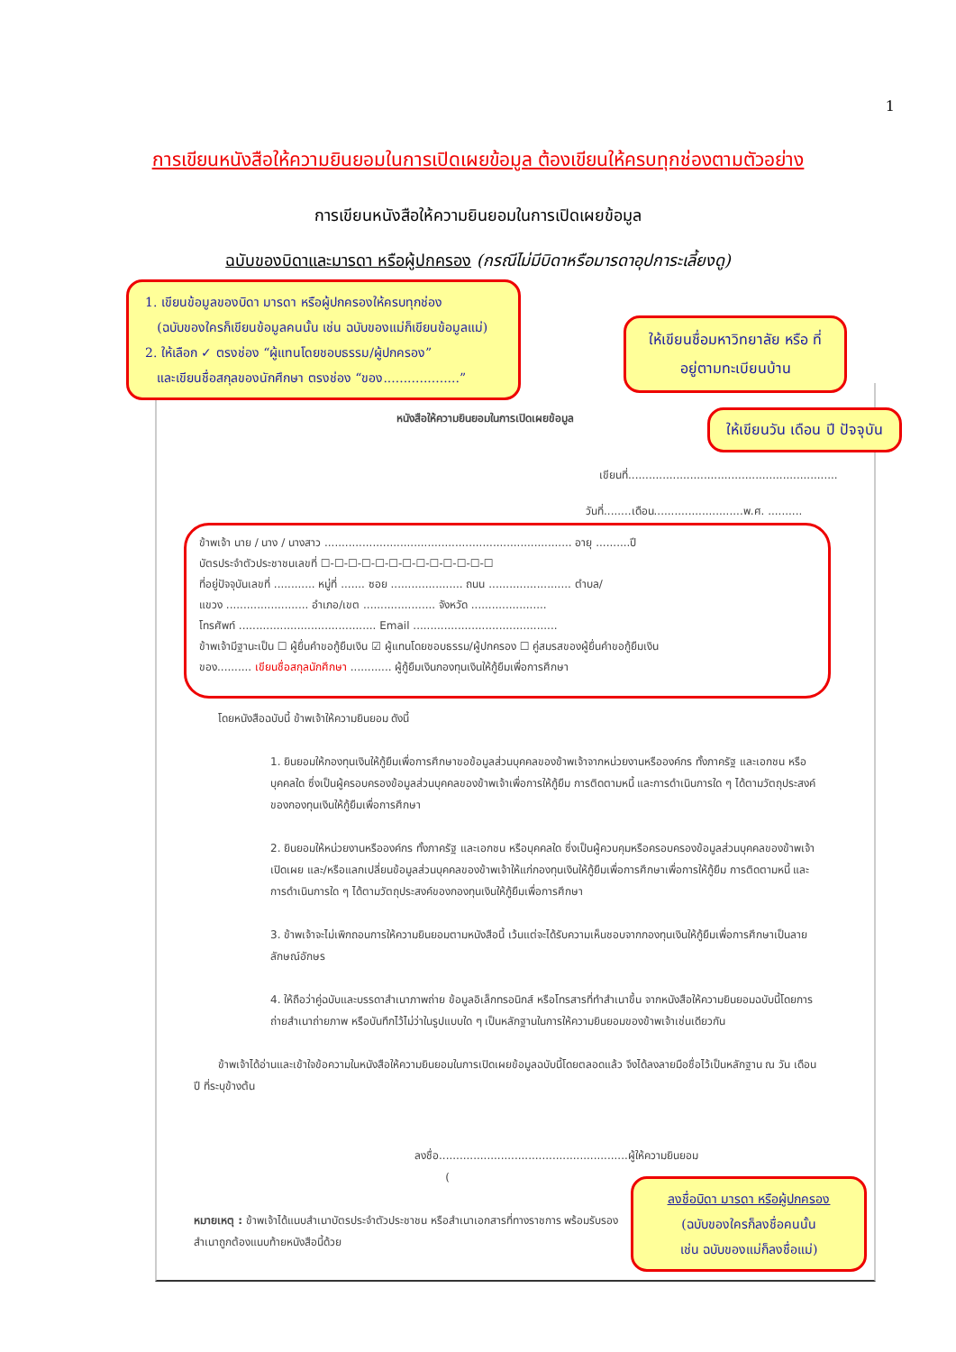1
การเขียนหนังสือให้ความยินยอมในการเปิดเผยข้อมูล ต้องเขียนให้ครบทุกช่องตามตัวอย่าง
การเขียนหนังสือให้ความยินยอมในการเปิดเผยข้อมูล
ฉบับของบิดาและมารดา หรือผู้ปกครอง (กรณีไม่มีบิดาหรือมารดาอุปการะเลี้ยงดู)
1. เขียนข้อมูลของบิดา มารดา หรือผู้ปกครองให้ครบทุกช่อง
(ฉบับของใครก็เขียนข้อมูลคนนั้น เช่น ฉบับของแม่ก็เขียนข้อมูลแม่)
2. ให้เลือก ✓ ตรงช่อง “ผู้แทนโดยชอบธรรม/ผู้ปกครอง”
และเขียนชื่อสกุลของนักศึกษา ตรงช่อง “ของ...................”
ให้เขียนชื่อมหาวิทยาลัย หรือ ที่อยู่ตามทะเบียนบ้าน
ให้เขียนวัน เดือน ปี ปัจจุบัน
หนังสือให้ความยินยอมในการเปิดเผยข้อมูล
เขียนที่.............................................................
วันที่........เดือน..........................พ.ศ. ..........
ข้าพเจ้า นาย / นาง / นางสาว ........................................................................ อายุ ..........ปี
บัตรประจำตัวประชาชนเลขที่ ☐-☐-☐-☐-☐-☐-☐-☐-☐-☐-☐-☐-☐
ที่อยู่ปัจจุบันเลขที่ ............ หมู่ที่ ....... ซอย ..................... ถนน ........................ ตำบล/
แขวง ........................ อำเภอ/เขต ..................... จังหวัด ......................
โทรศัพท์ ........................................ Email ..........................................
ข้าพเจ้ามีฐานะเป็น ☐ ผู้ยื่นคำขอกู้ยืมเงิน ☑ ผู้แทนโดยชอบธรรม/ผู้ปกครอง ☐ คู่สมรสของผู้ยื่นคำขอกู้ยืมเงิน
ของ.......... เขียนชื่อสกุลนักศึกษา ............ ผู้กู้ยืมเงินกองทุนเงินให้กู้ยืมเพื่อการศึกษา
โดยหนังสือฉบับนี้ ข้าพเจ้าให้ความยินยอม ดังนี้
1. ยินยอมให้กองทุนเงินให้กู้ยืมเพื่อการศึกษาขอข้อมูลส่วนบุคคลของข้าพเจ้าจากหน่วยงานหรือองค์กร ทั้งภาครัฐ และเอกชน หรือบุคคลใด ซึ่งเป็นผู้ครอบครองข้อมูลส่วนบุคคลของข้าพเจ้าเพื่อการให้กู้ยืม การติดตามหนี้ และการดำเนินการใด ๆ ได้ตามวัตถุประสงค์ของกองทุนเงินให้กู้ยืมเพื่อการศึกษา
2. ยินยอมให้หน่วยงานหรือองค์กร ทั้งภาครัฐ และเอกชน หรือบุคคลใด ซึ่งเป็นผู้ควบคุมหรือครอบครองข้อมูลส่วนบุคคลของข้าพเจ้า เปิดเผย และ/หรือแลกเปลี่ยนข้อมูลส่วนบุคคลของข้าพเจ้าให้แก่กองทุนเงินให้กู้ยืมเพื่อการศึกษาเพื่อการให้กู้ยืม การติดตามหนี้ และการดำเนินการใด ๆ ได้ตามวัตถุประสงค์ของกองทุนเงินให้กู้ยืมเพื่อการศึกษา
3. ข้าพเจ้าจะไม่เพิกถอนการให้ความยินยอมตามหนังสือนี้ เว้นแต่จะได้รับความเห็นชอบจากกองทุนเงินให้กู้ยืมเพื่อการศึกษาเป็นลายลักษณ์อักษร
4. ให้ถือว่าคู่ฉบับและบรรดาสำเนาภาพถ่าย ข้อมูลอิเล็กทรอนิกส์ หรือโทรสารที่ทำสำเนาขึ้น จากหนังสือให้ความยินยอมฉบับนี้โดยการถ่ายสำเนาถ่ายภาพ หรือบันทึกไว้ไม่ว่าในรูปแบบใด ๆ เป็นหลักฐานในการให้ความยินยอมของข้าพเจ้าเช่นเดียวกัน
ข้าพเจ้าได้อ่านและเข้าใจข้อความในหนังสือให้ความยินยอมในการเปิดเผยข้อมูลฉบับนี้โดยตลอดแล้ว จึงได้ลงลายมือชื่อไว้เป็นหลักฐาน ณ วัน เดือน ปี ที่ระบุข้างต้น
ลงชื่อ.......................................................ผู้ให้ความยินยอม
(
หมายเหตุ : ข้าพเจ้าได้แนบสำเนาบัตรประจำตัวประชาชน หรือสำเนาเอกสารที่ทางราชการ พร้อมรับรองสำเนาถูกต้องแนบท้ายหนังสือนี้ด้วย
ลงชื่อบิดา มารดา หรือผู้ปกครอง
(ฉบับของใครก็ลงชื่อคนนั้น
เช่น ฉบับของแม่ก็ลงชื่อแม่)